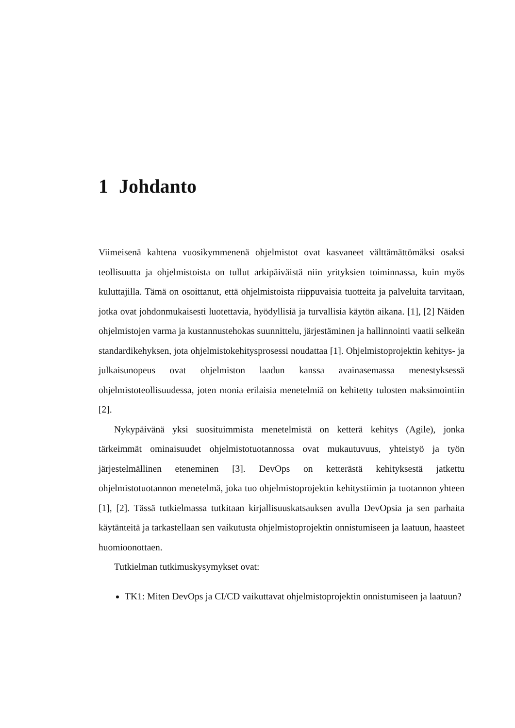1 Johdanto
Viimeisenä kahtena vuosikymmenenä ohjelmistot ovat kasvaneet välttämättömäksi osaksi teollisuutta ja ohjelmistoista on tullut arkipäiväistä niin yrityksien toiminnassa, kuin myös kuluttajilla. Tämä on osoittanut, että ohjelmistoista riippuvaisia tuotteita ja palveluita tarvitaan, jotka ovat johdonmukaisesti luotettavia, hyödyllisiä ja turvallisia käytön aikana. [1], [2] Näiden ohjelmistojen varma ja kustannustehokas suunnittelu, järjestäminen ja hallinnointi vaatii selkeän standardikehyksen, jota ohjelmistokehitysprosessi noudattaa [1]. Ohjelmistoprojektin kehitys- ja julkaisunopeus ovat ohjelmiston laadun kanssa avainasemassa menestyksessä ohjelmistoteollisuudessa, joten monia erilaisia menetelmiä on kehitetty tulosten maksimointiin [2].
Nykypäivänä yksi suosituimmista menetelmistä on ketterä kehitys (Agile), jonka tärkeimmät ominaisuudet ohjelmistotuotannossa ovat mukautuvuus, yhteistyö ja työn järjestelmällinen eteneminen [3]. DevOps on ketterästä kehityksestä jatkettu ohjelmistotuotannon menetelmä, joka tuo ohjelmistoprojektin kehitystiimin ja tuotannon yhteen [1], [2]. Tässä tutkielmassa tutkitaan kirjallisuuskatsauksen avulla DevOpsia ja sen parhaita käytänteitä ja tarkastellaan sen vaikutusta ohjelmistoprojektin onnistumiseen ja laatuun, haasteet huomioonottaen.
Tutkielman tutkimuskysymykset ovat:
TK1: Miten DevOps ja CI/CD vaikuttavat ohjelmistoprojektin onnistumiseen ja laatuun?